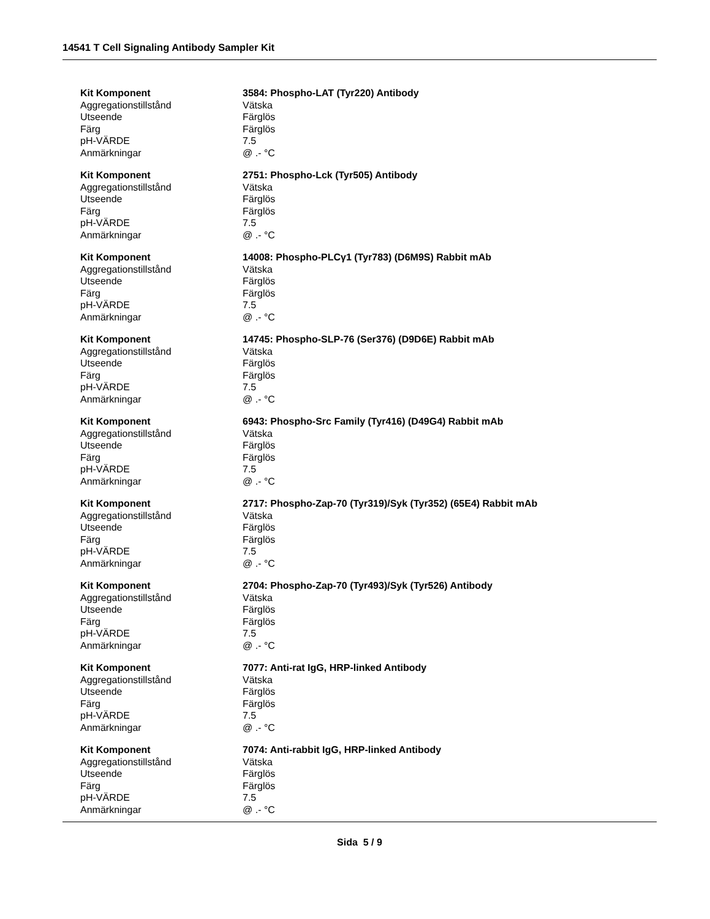14541 T Cell Signaling Antibody Sampler Kit
| Kit Komponent | 3584: Phospho-LAT (Tyr220) Antibody |
| Aggregationstillstånd | Vätska |
| Utseende | Färglös |
| Färg | Färglös |
| pH-VÄRDE | 7.5 |
| Anmärkningar | @ .- °C |
| Kit Komponent | 2751: Phospho-Lck (Tyr505) Antibody |
| Aggregationstillstånd | Vätska |
| Utseende | Färglös |
| Färg | Färglös |
| pH-VÄRDE | 7.5 |
| Anmärkningar | @ .- °C |
| Kit Komponent | 14008: Phospho-PLCγ1 (Tyr783) (D6M9S) Rabbit mAb |
| Aggregationstillstånd | Vätska |
| Utseende | Färglös |
| Färg | Färglös |
| pH-VÄRDE | 7.5 |
| Anmärkningar | @ .- °C |
| Kit Komponent | 14745: Phospho-SLP-76 (Ser376) (D9D6E) Rabbit mAb |
| Aggregationstillstånd | Vätska |
| Utseende | Färglös |
| Färg | Färglös |
| pH-VÄRDE | 7.5 |
| Anmärkningar | @ .- °C |
| Kit Komponent | 6943: Phospho-Src Family (Tyr416) (D49G4) Rabbit mAb |
| Aggregationstillstånd | Vätska |
| Utseende | Färglös |
| Färg | Färglös |
| pH-VÄRDE | 7.5 |
| Anmärkningar | @ .- °C |
| Kit Komponent | 2717: Phospho-Zap-70 (Tyr319)/Syk (Tyr352) (65E4) Rabbit mAb |
| Aggregationstillstånd | Vätska |
| Utseende | Färglös |
| Färg | Färglös |
| pH-VÄRDE | 7.5 |
| Anmärkningar | @ .- °C |
| Kit Komponent | 2704: Phospho-Zap-70 (Tyr493)/Syk (Tyr526) Antibody |
| Aggregationstillstånd | Vätska |
| Utseende | Färglös |
| Färg | Färglös |
| pH-VÄRDE | 7.5 |
| Anmärkningar | @ .- °C |
| Kit Komponent | 7077: Anti-rat IgG, HRP-linked Antibody |
| Aggregationstillstånd | Vätska |
| Utseende | Färglös |
| Färg | Färglös |
| pH-VÄRDE | 7.5 |
| Anmärkningar | @ .- °C |
| Kit Komponent | 7074: Anti-rabbit IgG, HRP-linked Antibody |
| Aggregationstillstånd | Vätska |
| Utseende | Färglös |
| Färg | Färglös |
| pH-VÄRDE | 7.5 |
| Anmärkningar | @ .- °C |
Sida 5 / 9